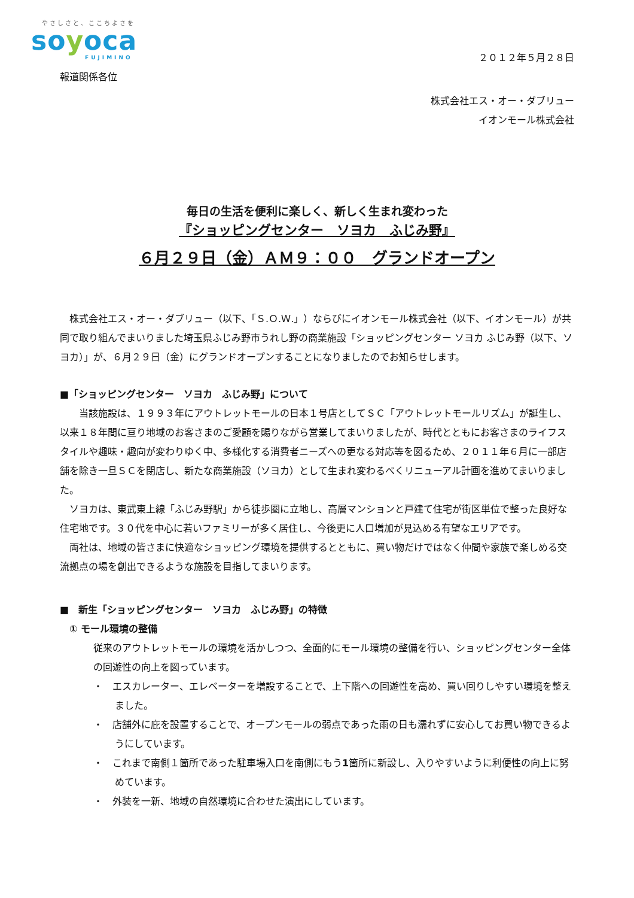やさしさと、ここちよさを
soyoca
FUJIMINO
２０１２年５月２８日
報道関係各位
株式会社エス・オー・ダブリュー
イオンモール株式会社
毎日の生活を便利に楽しく、新しく生まれ変わった
『ショッピングセンター　ソヨカ　ふじみ野』
６月２９日（金）ＡＭ９：００　グランドオープン
　株式会社エス・オー・ダブリュー（以下、「Ｓ.Ｏ.Ｗ.」）ならびにイオンモール株式会社（以下、イオンモール）が共同で取り組んでまいりました埼玉県ふじみ野市うれし野の商業施設「ショッピングセンター ソヨカ ふじみ野（以下、ソヨカ）」が、６月２９日（金）にグランドオープンすることになりましたのでお知らせします。
■「ショッピングセンター　ソヨカ　ふじみ野」について
　　当該施設は、１９９３年にアウトレットモールの日本１号店としてＳＣ「アウトレットモールリズム」が誕生し、以来１８年間に亘り地域のお客さまのご愛顧を賜りながら営業してまいりましたが、時代とともにお客さまのライフスタイルや趣味・趣向が変わりゆく中、多様化する消費者ニーズへの更なる対応等を図るため、２０１１年６月に一部店舗を除き一旦ＳＣを閉店し、新たな商業施設（ソヨカ）として生まれ変わるべくリニューアル計画を進めてまいりました。
　ソヨカは、東武東上線「ふじみ野駅」から徒歩圏に立地し、高層マンションと戸建て住宅が街区単位で整った良好な住宅地です。３０代を中心に若いファミリーが多く居住し、今後更に人口増加が見込める有望なエリアです。
　両社は、地域の皆さまに快適なショッピング環境を提供するとともに、買い物だけではなく仲間や家族で楽しめる交流拠点の場を創出できるような施設を目指してまいります。
■　新生「ショッピングセンター　ソヨカ　ふじみ野」の特徴
① モール環境の整備
従来のアウトレットモールの環境を活かしつつ、全面的にモール環境の整備を行い、ショッピングセンター全体の回遊性の向上を図っています。
・　エスカレーター、エレベーターを増設することで、上下階への回遊性を高め、買い回りしやすい環境を整えました。
・　店舗外に庇を設置することで、オープンモールの弱点であった雨の日も濡れずに安心してお買い物できるようにしています。
・　これまで南側１箇所であった駐車場入口を南側にもう1箇所に新設し、入りやすいように利便性の向上に努めています。
・　外装を一新、地域の自然環境に合わせた演出にしています。